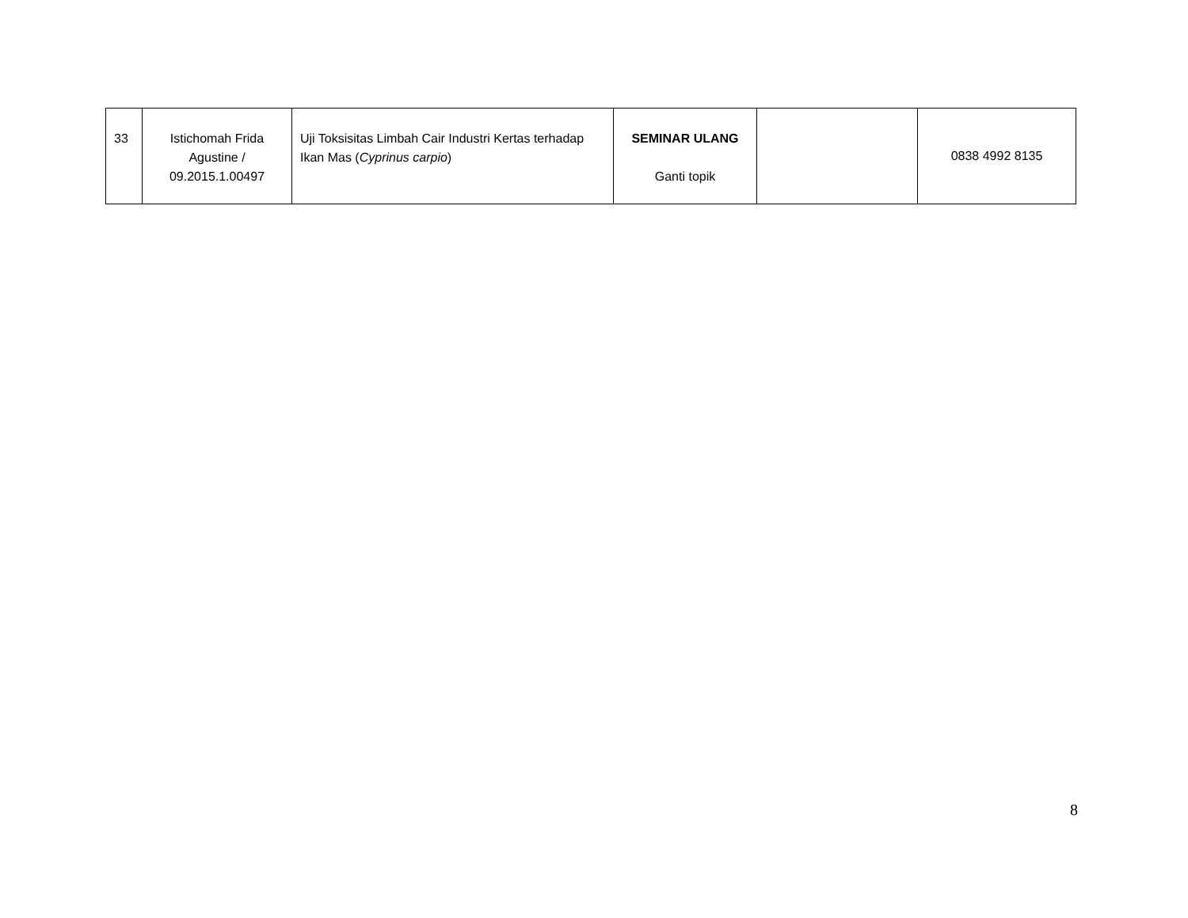| 33 | Istichomah Frida Agustine / 09.2015.1.00497 | Uji Toksisitas Limbah Cair Industri Kertas terhadap Ikan Mas ( Cyprinus carpio ) | SEMINAR ULANG Ganti topik | | 0838 4992 8135 |
8